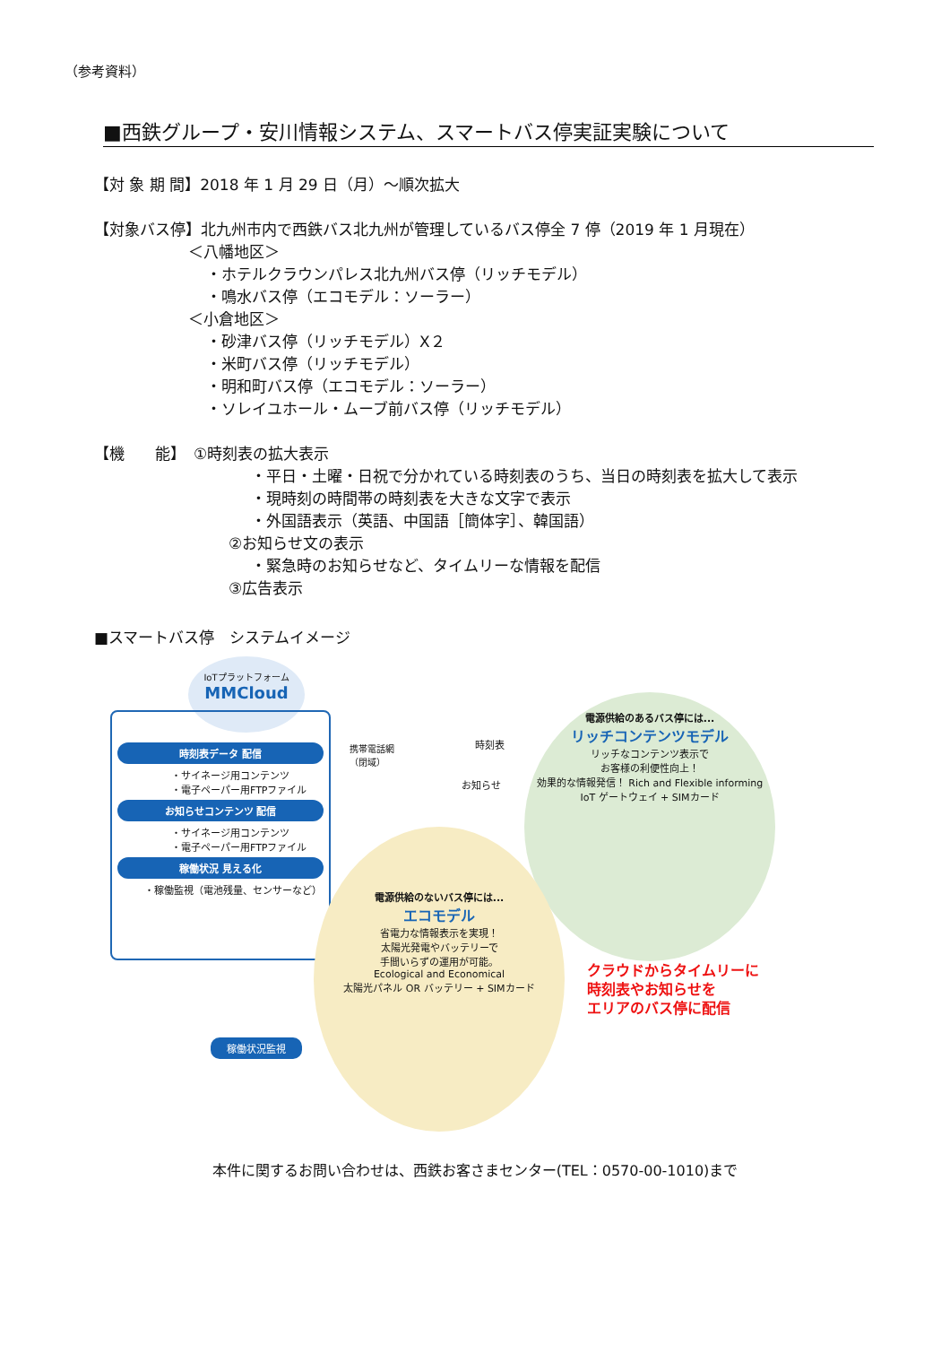（参考資料）
■西鉄グループ・安川情報システム、スマートバス停実証実験について
【対 象 期 間】2018 年 1 月 29 日（月）～順次拡大
【対象バス停】北九州市内で西鉄バス北九州が管理しているバス停全 7 停（2019 年 1 月現在）
＜八幡地区＞
・ホテルクラウンパレス北九州バス停（リッチモデル）
・鳴水バス停（エコモデル：ソーラー）
＜小倉地区＞
・砂津バス停（リッチモデル）X２
・米町バス停（リッチモデル）
・明和町バス停（エコモデル：ソーラー）
・ソレイユホール・ムーブ前バス停（リッチモデル）
【機　　能】　①時刻表の拡大表示
・平日・土曜・日祝で分かれている時刻表のうち、当日の時刻表を拡大して表示
・現時刻の時間帯の時刻表を大きな文字で表示
・外国語表示（英語、中国語［簡体字］、韓国語）
②お知らせ文の表示
・緊急時のお知らせなど、タイムリーな情報を配信
③広告表示
■スマートバス停　システムイメージ
IoTプラットフォーム
MMCloud
時刻表データ 配信
・サイネージ用コンテンツ
・電子ペーパー用FTPファイル
お知らせコンテンツ 配信
・サイネージ用コンテンツ
・電子ペーパー用FTPファイル
稼働状況 見える化
・稼働監視（電池残量、センサーなど）
携帯電話網
（閉域）
時刻表
お知らせ
電源供給のあるバス停には...
リッチコンテンツモデル
リッチなコンテンツ表示で
お客様の利便性向上！
効果的な情報発信！ Rich and Flexible informing
IoT ゲートウェイ + SIMカード
電源供給のないバス停には...
エコモデル
省電力な情報表示を実現！
太陽光発電やバッテリーで
手間いらずの運用が可能。
Ecological and Economical
太陽光パネル OR バッテリー + SIMカード
稼働状況監視
クラウドからタイムリーに
時刻表やお知らせを
エリアのバス停に配信
本件に関するお問い合わせは、西鉄お客さまセンター(TEL：0570-00-1010)まで